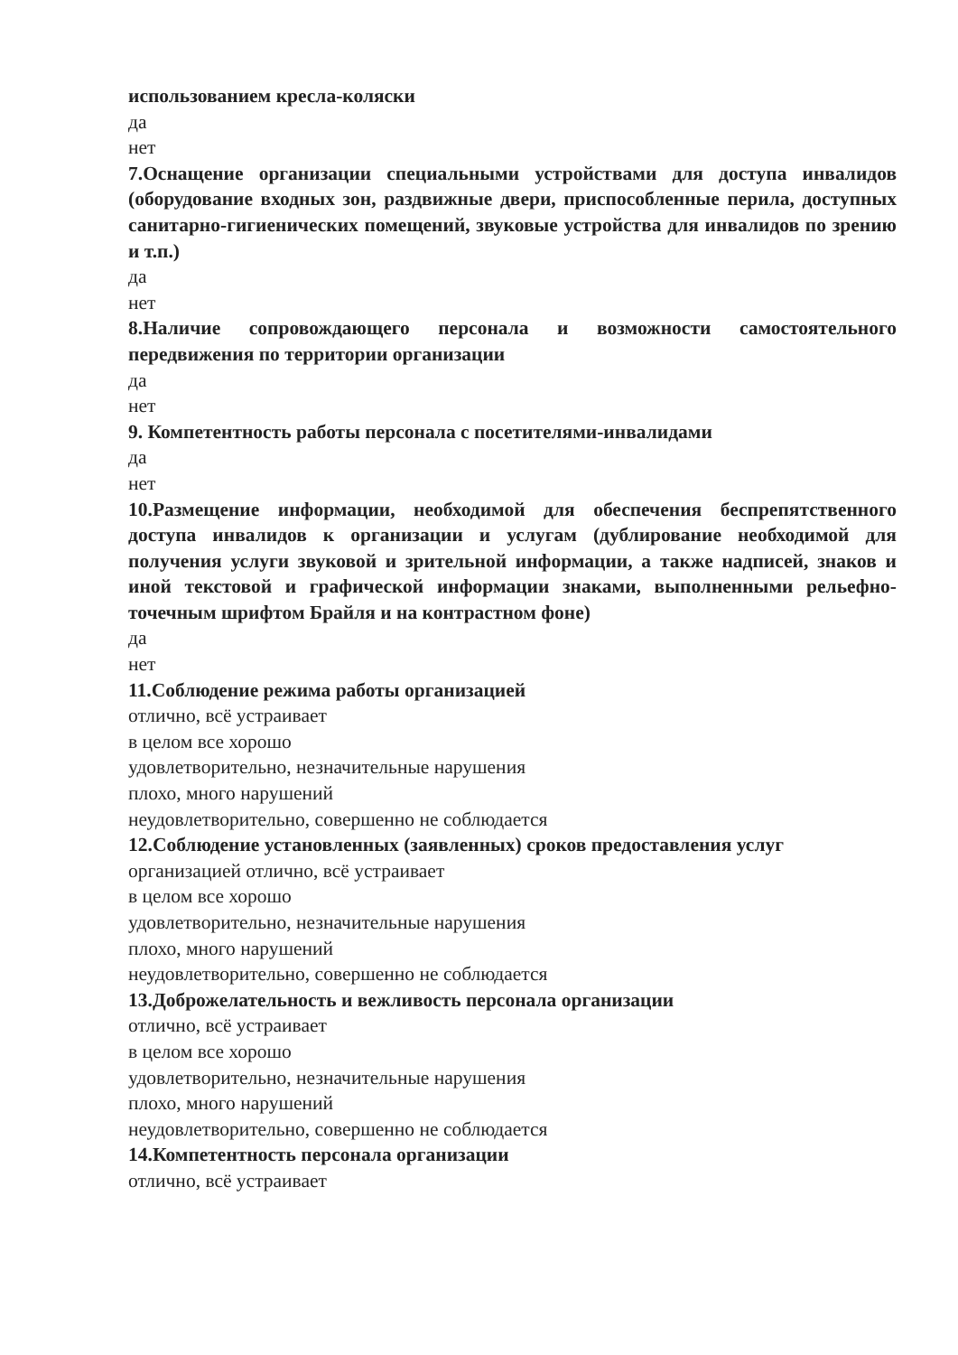использованием кресла-коляски
да
нет
7.Оснащение организации специальными устройствами для доступа инвалидов (оборудование входных зон, раздвижные двери, приспособленные перила, доступных санитарно-гигиенических помещений, звуковые устройства для инвалидов по зрению и т.п.)
да
нет
8.Наличие сопровождающего персонала и возможности самостоятельного передвижения по территории организации
да
нет
9. Компетентность работы персонала с посетителями-инвалидами
да
нет
10.Размещение информации, необходимой для обеспечения беспрепятственного доступа инвалидов к организации и услугам (дублирование необходимой для получения услуги звуковой и зрительной информации, а также надписей, знаков и иной текстовой и графической информации знаками, выполненными рельефно-точечным шрифтом Брайля и на контрастном фоне)
да
нет
11.Соблюдение режима работы организацией
отлично, всё устраивает
в целом все хорошо
удовлетворительно, незначительные нарушения
плохо, много нарушений
неудовлетворительно, совершенно не соблюдается
12.Соблюдение установленных (заявленных) сроков предоставления услуг
организацией отлично, всё устраивает
в целом все хорошо
удовлетворительно, незначительные нарушения
плохо, много нарушений
неудовлетворительно, совершенно не соблюдается
13.Доброжелательность и вежливость персонала организации
отлично, всё устраивает
в целом все хорошо
удовлетворительно, незначительные нарушения
плохо, много нарушений
неудовлетворительно, совершенно не соблюдается
14.Компетентность персонала организации
отлично, всё устраивает